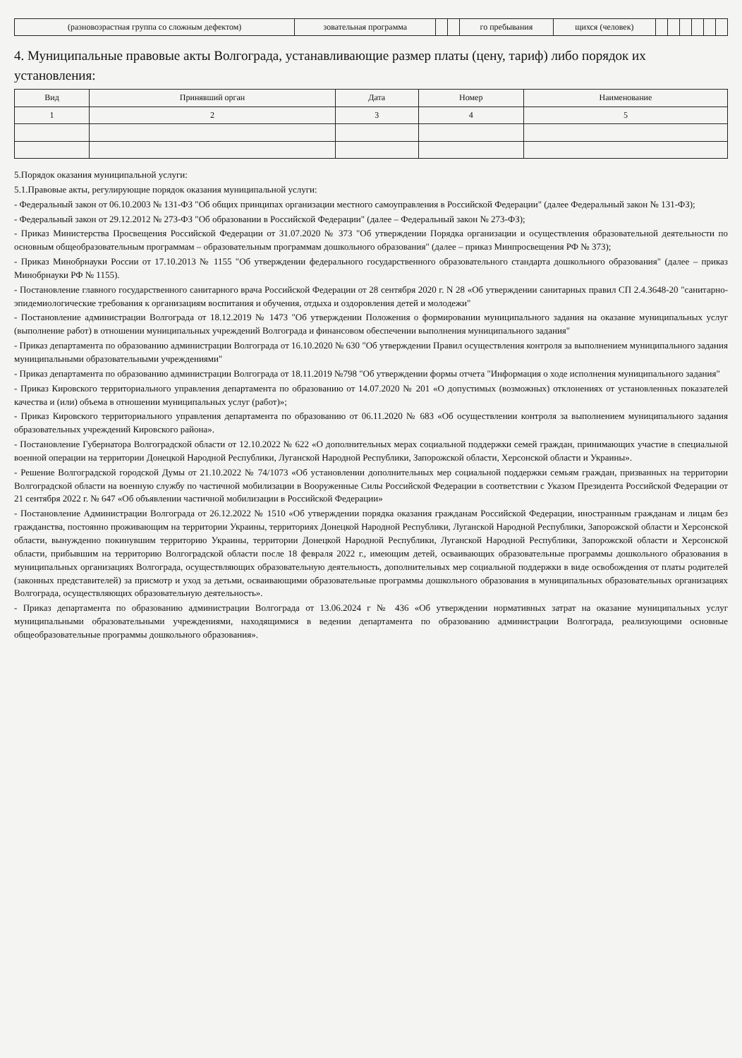| (разновозрастная группа со сложным дефектом) | зовательная программа | | | го пребывания | щихся (человек) | | | | | | |
4. Муниципальные правовые акты Волгограда, устанавливающие размер платы (цену, тариф) либо порядок их установления:
| Вид | Принявший орган | Дата | Номер | Наименование |
| --- | --- | --- | --- | --- |
| 1 | 2 | 3 | 4 | 5 |
5.Порядок оказания муниципальной услуги:
5.1.Правовые акты, регулирующие порядок оказания муниципальной услуги:
- Федеральный закон от 06.10.2003 № 131-ФЗ "Об общих принципах организации местного самоуправления в Российской Федерации" (далее Федеральный закон № 131-ФЗ);
- Федеральный закон от 29.12.2012 № 273-ФЗ "Об образовании в Российской Федерации" (далее – Федеральный закон № 273-ФЗ);
- Приказ Министерства Просвещения Российской Федерации от 31.07.2020 № 373 "Об утверждении Порядка организации и осуществления образовательной деятельности по основным общеобразовательным программам – образовательным программам дошкольного образования" (далее – приказ Минпросвещения РФ № 373);
- Приказ Минобрнауки России от 17.10.2013 № 1155 "Об утверждении федерального государственного образовательного стандарта дошкольного образования" (далее – приказ Минобрнауки РФ № 1155).
- Постановление главного государственного санитарного врача Российской Федерации от 28 сентября 2020 г. N 28 «Об утверждении санитарных правил СП 2.4.3648-20 "санитарно-эпидемиологические требования к организациям воспитания и обучения, отдыха и оздоровления детей и молодежи"
- Постановление администрации Волгограда от 18.12.2019 № 1473 "Об утверждении Положения о формировании муниципального задания на оказание муниципальных услуг (выполнение работ) в отношении муниципальных учреждений Волгограда и финансовом обеспечении выполнения муниципального задания"
- Приказ департамента по образованию администрации Волгограда от 16.10.2020 № 630 "Об утверждении Правил осуществления контроля за выполнением муниципального задания муниципальными образовательными учреждениями"
- Приказ департамента по образованию администрации Волгограда от 18.11.2019 №798 "Об утверждении формы отчета "Информация о ходе исполнения муниципального задания"
- Приказ Кировского территориального управления департамента по образованию от 14.07.2020 № 201 «О допустимых (возможных) отклонениях от установленных показателей качества и (или) объема в отношении муниципальных услуг (работ)»;
- Приказ Кировского территориального управления департамента по образованию от 06.11.2020 № 683 «Об осуществлении контроля за выполнением муниципального задания образовательных учреждений Кировского района».
- Постановление Губернатора Волгоградской области от 12.10.2022 № 622 «О дополнительных мерах социальной поддержки семей граждан, принимающих участие в специальной военной операции на территории Донецкой Народной Республики, Луганской Народной Республики, Запорожской области, Херсонской области и Украины».
- Решение Волгоградской городской Думы от 21.10.2022 № 74/1073 «Об установлении дополнительных мер социальной поддержки семьям граждан, призванных на территории Волгоградской области на военную службу по частичной мобилизации в Вооруженные Силы Российской Федерации в соответствии с Указом Президента Российской Федерации от 21 сентября 2022 г. № 647 «Об объявлении частичной мобилизации в Российской Федерации»
- Постановление Администрации Волгограда от 26.12.2022 № 1510 «Об утверждении порядка оказания гражданам Российской Федерации, иностранным гражданам и лицам без гражданства, постоянно проживающим на территории Украины, территориях Донецкой Народной Республики, Луганской Народной Республики, Запорожской области и Херсонской области, вынужденно покинувшим территорию Украины, территории Донецкой Народной Республики, Луганской Народной Республики, Запорожской области и Херсонской области, прибывшим на территорию Волгоградской области после 18 февраля 2022 г., имеющим детей, осваивающих образовательные программы дошкольного образования в муниципальных организациях Волгограда, осуществляющих образовательную деятельность, дополнительных мер социальной поддержки в виде освобождения от платы родителей (законных представителей) за присмотр и уход за детьми, осваивающими образовательные программы дошкольного образования в муниципальных образовательных организациях Волгограда, осуществляющих образовательную деятельность».
- Приказ департамента по образованию администрации Волгограда от 13.06.2024 г № 436 «Об утверждении нормативных затрат на оказание муниципальных услуг муниципальными образовательными учреждениями, находящимися в ведении департамента по образованию администрации Волгограда, реализующими основные общеобразовательные программы дошкольного образования».